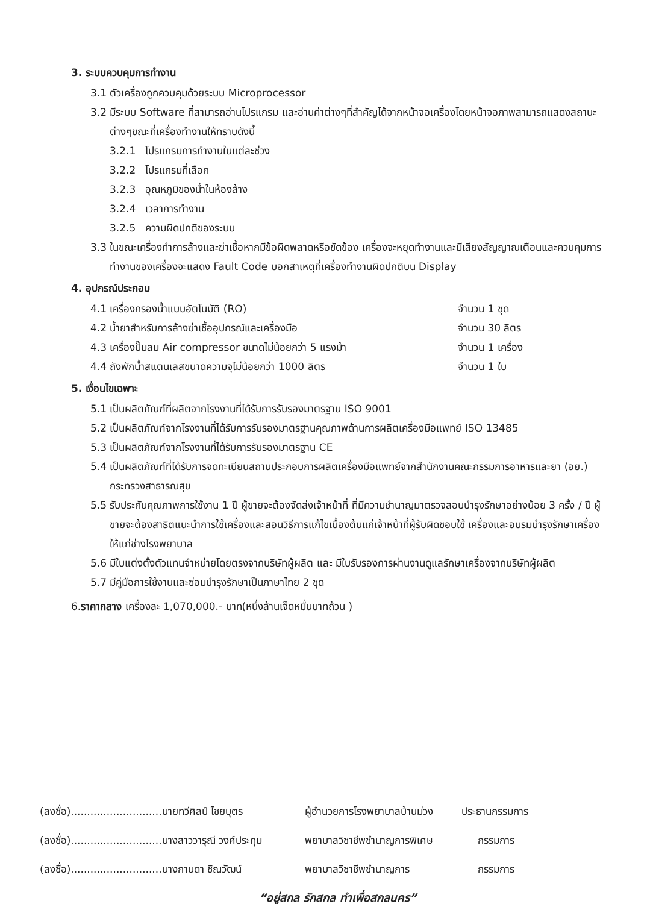3. ระบบควบคุมการทำงาน
3.1 ตัวเครื่องถูกควบคุมด้วยระบบ Microprocessor
3.2 มีระบบ Software ที่สามารถอ่านโปรแกรม และอ่านค่าต่างๆที่สำคัญได้จากหน้าจอเครื่องโดยหน้าจอภาพสามารถแสดงสถานะต่างๆขณะที่เครื่องทำงานให้ทราบดังนี้
3.2.1 โปรแกรมการทำงานในแต่ละช่วง
3.2.2 โปรแกรมที่เลือก
3.2.3 อุณหภูมิของน้ำในห้องล้าง
3.2.4 เวลาการทำงาน
3.2.5 ความผิดปกติของระบบ
3.3 ในขณะเครื่องทำการล้างและฆ่าเชื้อหากมีข้อผิดพลาดหรือขัดข้อง เครื่องจะหยุดทำงานและมีเสียงสัญญาณเตือนและควบคุมการทำงานของเครื่องจะแสดง Fault Code บอกสาเหตุที่เครื่องทำงานผิดปกติบน Display
4. อุปกรณ์ประกอบ
4.1 เครื่องกรองน้ำแบบอัตโนมัติ (RO) จำนวน 1 ชุด
4.2 น้ำยาสำหรับการล้างฆ่าเชื้ออุปกรณ์และเครื่องมือ จำนวน 30 ลิตร
4.3 เครื่องปั๊มลม Air compressor ขนาดไม่น้อยกว่า 5 แรงม้า จำนวน 1 เครื่อง
4.4 ถังพักน้ำสแตนเลสขนาดความจุไม่น้อยกว่า 1000 ลิตร จำนวน 1 ใบ
5. เงื่อนไขเฉพาะ
5.1 เป็นผลิตภัณฑ์ที่ผลิตจากโรงงานที่ได้รับการรับรองมาตรฐาน ISO 9001
5.2 เป็นผลิตภัณฑ์จากโรงงานที่ได้รับการรับรองมาตรฐานคุณภาพด้านการผลิตเครื่องมือแพทย์ ISO 13485
5.3 เป็นผลิตภัณฑ์จากโรงงานที่ได้รับการรับรองมาตรฐาน CE
5.4 เป็นผลิตภัณฑ์ที่ได้รับการจดทะเบียนสถานประกอบการผลิตเครื่องมือแพทย์จากสำนักงานคณะกรรมการอาหารและยา (อย.) กระทรวงสาธารณสุข
5.5 รับประกันคุณภาพการใช้งาน 1 ปี ผู้ขายจะต้องจัดส่งเจ้าหน้าที่ ที่มีความชำนาญมาตรวจสอบบำรุงรักษาอย่างน้อย 3 ครั้ง / ปี ผู้ขายจะต้องสาธิตแนะนำการใช้เครื่องและสอนวิธีการแก้ไขเบื้องต้นแก่เจ้าหน้าที่ผู้รับผิดชอบใช้ เครื่องและอบรมบำรุงรักษาเครื่องให้แก่ช่างโรงพยาบาล
5.6 มีใบแต่งตั้งตัวแทนจำหน่ายโดยตรงจากบริษัทผู้ผลิต และ มีใบรับรองการผ่านงานดูแลรักษาเครื่องจากบริษัทผู้ผลิต
5.7 มีคู่มือการใช้งานและซ่อมบำรุงรักษาเป็นภาษาไทย 2 ชุด
6.ราคากลาง เครื่องละ 1,070,000.- บาท(หนึ่งล้านเจ็ดหมื่นบาทถ้วน )
(ลงชื่อ)............................นายทวีศิลป์ ไชยบุตร ผู้อำนวยการโรงพยาบาลบ้านม่วง ประธานกรรมการ
(ลงชื่อ)............................นางสาววารุณี วงศ์ประทุม พยาบาลวิชาชีพชำนาญการพิเศษ กรรมการ
(ลงชื่อ)............................นางกานดา ชิณวัฒน์ พยาบาลวิชาชีพชำนาญการ กรรมการ
“อยู่สกล รักสกล ทำเพื่อสกลนคร”